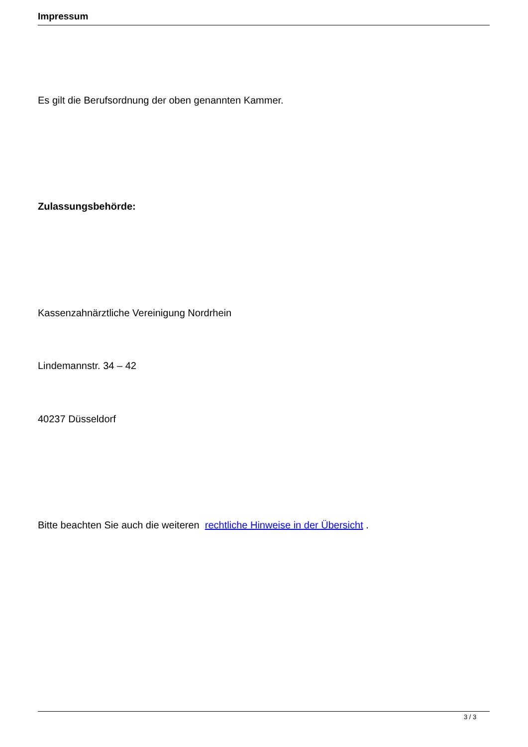Impressum
Es gilt die Berufsordnung der oben genannten Kammer.
Zulassungsbehörde:
Kassenzahnärztliche Vereinigung Nordrhein
Lindemannstr. 34 – 42
40237 Düsseldorf
Bitte beachten Sie auch die weiteren rechtliche Hinweise in der Übersicht .
3 / 3